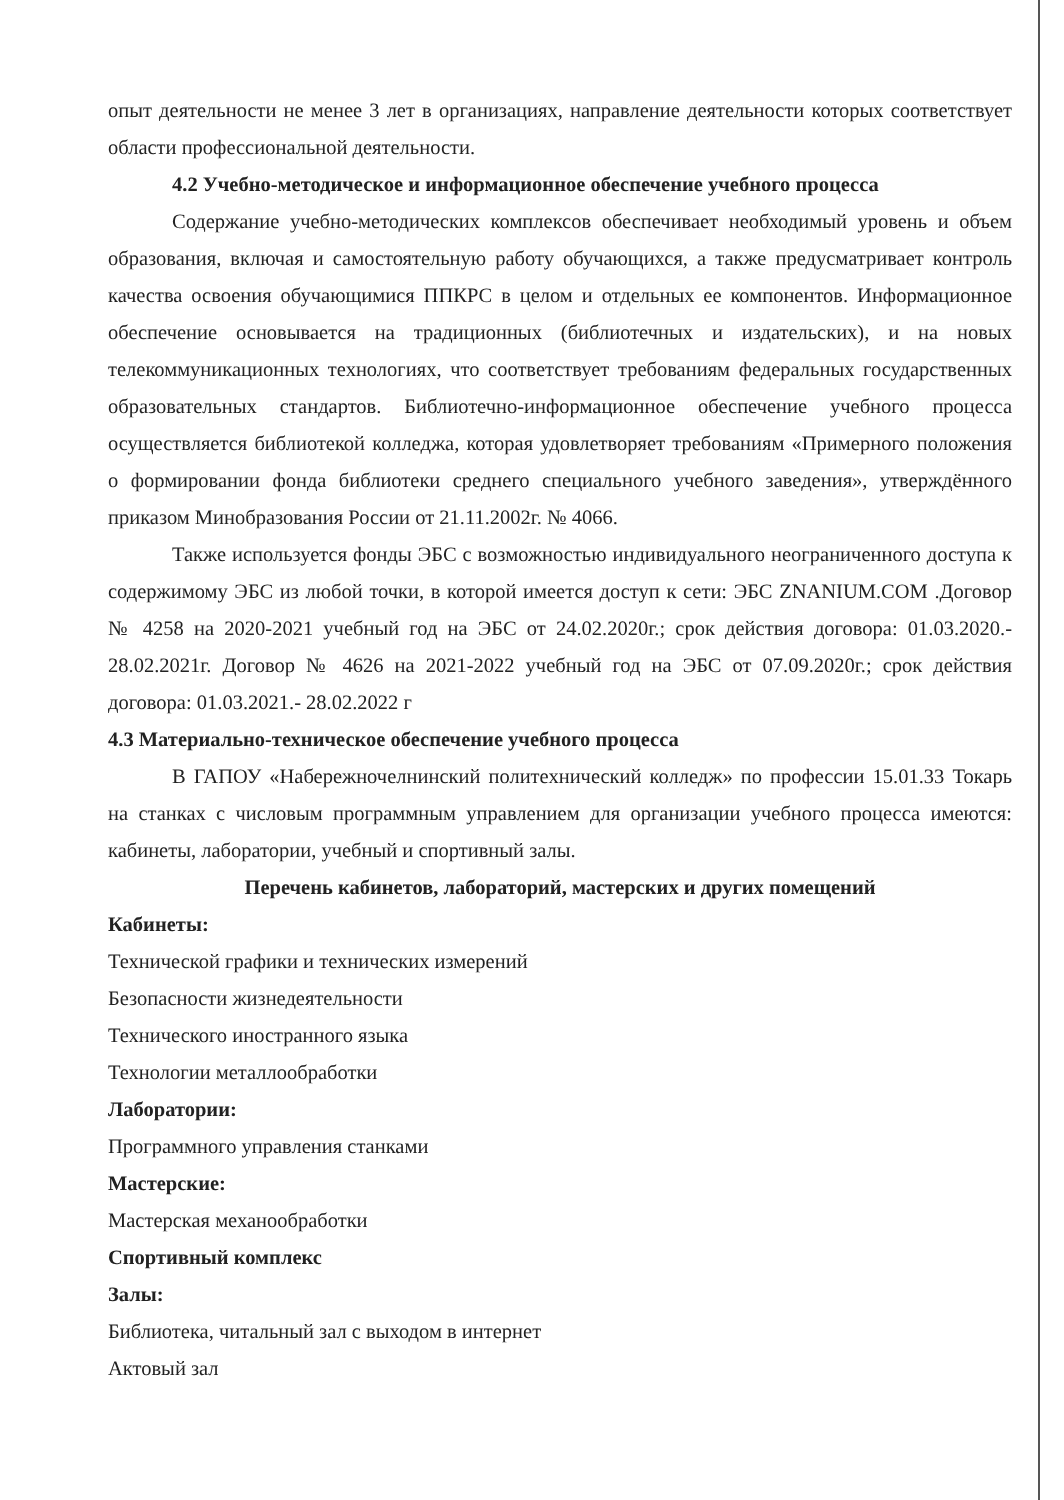опыт деятельности не менее 3 лет в организациях, направление деятельности которых соответствует области профессиональной деятельности.
4.2 Учебно-методическое и информационное обеспечение учебного процесса
Содержание учебно-методических комплексов обеспечивает необходимый уровень и объем образования, включая и самостоятельную работу обучающихся, а также предусматривает контроль качества освоения обучающимися ППКРС в целом и отдельных ее компонентов. Информационное обеспечение основывается на традиционных (библиотечных и издательских), и на новых телекоммуникационных технологиях, что соответствует требованиям федеральных государственных образовательных стандартов. Библиотечно-информационное обеспечение учебного процесса осуществляется библиотекой колледжа, которая удовлетворяет требованиям «Примерного положения о формировании фонда библиотеки среднего специального учебного заведения», утверждённого приказом Минобразования России от 21.11.2002г. № 4066.
Также используется фонды ЭБС с возможностью индивидуального неограниченного доступа к содержимому ЭБС из любой точки, в которой имеется доступ к сети: ЭБС ZNANIUM.COM .Договор № 4258 на 2020-2021 учебный год на ЭБС от 24.02.2020г.; срок действия договора: 01.03.2020.- 28.02.2021г. Договор № 4626 на 2021-2022 учебный год на ЭБС от 07.09.2020г.; срок действия договора: 01.03.2021.- 28.02.2022 г
4.3 Материально-техническое обеспечение учебного процесса
В ГАПОУ «Набережночелнинский политехнический колледж» по профессии 15.01.33 Токарь на станках с числовым программным управлением для организации учебного процесса имеются: кабинеты, лаборатории, учебный и спортивный залы.
Перечень кабинетов, лабораторий, мастерских и других помещений
Кабинеты:
Технической графики и технических измерений
Безопасности жизнедеятельности
Технического иностранного языка
Технологии металлообработки
Лаборатории:
Программного управления станками
Мастерские:
Мастерская механообработки
Спортивный комплекс
Залы:
Библиотека, читальный зал с выходом в интернет
Актовый зал